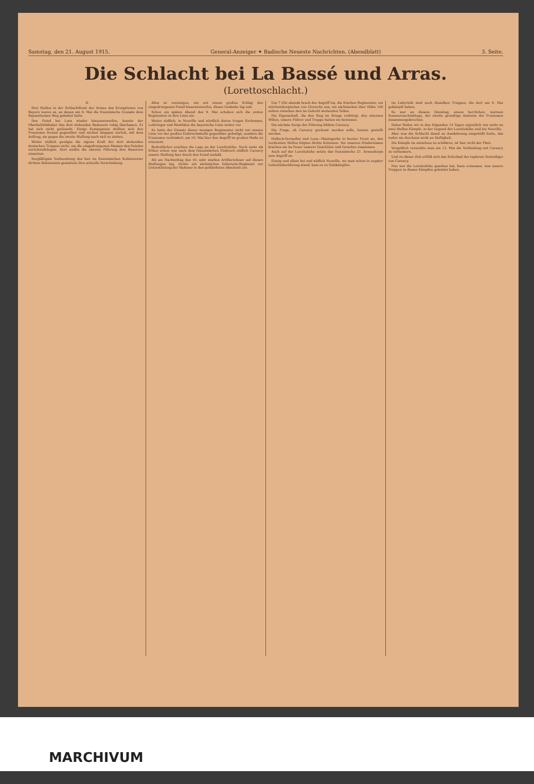Samstag, den 21. August 1915. General-Anzeiger ✦ Badische Neueste Nachrichten. (Abendblatt) 3. Seite.
Die Schlacht bei La Bassé und Arras.
(Lorettoschlacht.)
II.
Drei Stellen in der Schlachtfront der Armee des Kronprinzen von Bayern waren es, an denen am 9. Mai die französische Granate dem Bajonetteinen Weg gebahnt hatte.
Den Feind bei Loos wieder hinauszuwerfen, konnte der Oberbefehlshaber den dort stehenden Badenern ruhig überlassen. Er hat sich nicht getäuscht. Einige Kompagnien stellten sich den Franzosen frontal gegenüber und wichen langsam zurück, mit dem Auftrag, sie gegen die zweite Stellung nach sich zu ziehen.
Weiter südlich genügte die eigene Kraft der dort stehenden deutschen Truppen nicht, um die eingedrungenen Massen des Feindes zurückzudrängen. Dort mußte die oberste Führung ihre Reserven einsetzen.
Sorgfältigste Vorbereitung des hier im französischen Kohlenrevier dichten Bahnnetzes gestattete ihre schnelle Verschiebung.
Alles zu vereinigen, um mit einem großen Schlag den eingedrungenen Feind hinauszuwerfen, dieser Gedanke lag nah.
Schon am späten Abend des 9. Mai schoben sich die ersten Regimenter in ihre Linie ein.
Weiter südlich, in Neuville und nördlich davon trugen Kurhessen, Lothringer und Westfalen die bayerische Linie weiter vor.
So hatte der Einsatz dieser wenigen Regimenter nicht nur unsere Linie vor der großen Einbruchsstelle gegenüber gefestigt, sondern die Franzosen verhindert, am 10. Mai hier den Angriff im großen Maße zu erneuern.
Bedrohlicher erschien die Lage an der Lorettohöhe. Noch mehr als früher schon war nach dem französischen Einbruch südlich Carency unsere Stellung hier durch den Feind umfaßt.
Als am Nachmittag des 10. sehr starkes Artilleriefeuer auf diesen Stellungen lag, rückte ein sächsisches Infanterie-Regiment zur Unterstützung der Badener in den gefährdeten Abschnitt ein.
Um 7 Uhr abends brach der Angriff los, die frischen Regimenter, ein württembergisches von Givenchy aus, ein sächsisches über Höhe 140 mitten zwischen den im Gefecht stehenden Teilen.
Die Eigenschaft, die den Sieg im Kriege verbürgt, den eisernen Willen, unsere Führer und Truppe hatten sie bewiesen.
Die nächste Sorge der Führung bildete Carency.
Die Frage, ob Carency geräumt werden solle, konnte gestellt werden.
Hulluch-Vermelles und Lens—Mazingarbe in breiter Front an; den vordersten Wellen folgten dichte Kolonnen. Vor unseren Hindernissen brachen sie im Feuer unserer Geschütze und Gewehre zusammen.
Auch auf der Lorettohöhe setzte das französische 21. Armeekorps zum Angriff an.
Einzig und allein bei und südlich Neuville, wo man schon in engster Gefechtsberührung stand, kam es zu Nahkämpfen.
Im Labyrinth sind noch dieselben Truppen, die dort am 9. Mai gekämpft haben.
So war an diesem Dienstag, einem herrlichen, warmen Sommernachmittage, der zweite gewaltige Ansturm der Franzosen zusammengebrochen.
Daher finden wir in den folgenden 14 Tagen eigentlich nur mehr an zwei Stellen Kämpfe, in der Gegend der Lorettohöhe und bei Neuville.
Aber was die Schlacht damit an Ausdehnung eingebüßt hatte, das verlor sie durchaus nicht an Heftigkeit.
Die Kämpfe im einzelnen zu schildern, ist hier nicht der Platz.
Vergeblich versuchte man am 12. Mai die Verbindung mit Carency zu verbessern.
Und zu dieser Zeit erfüllt sich das Schicksal der tapferen Verteidiger von Carency.
Nur wer die Lorettohöhe gesehen hat, kann ermessen, was unsere Truppen in diesen Kämpfen geleistet haben.
MARCHIVUM